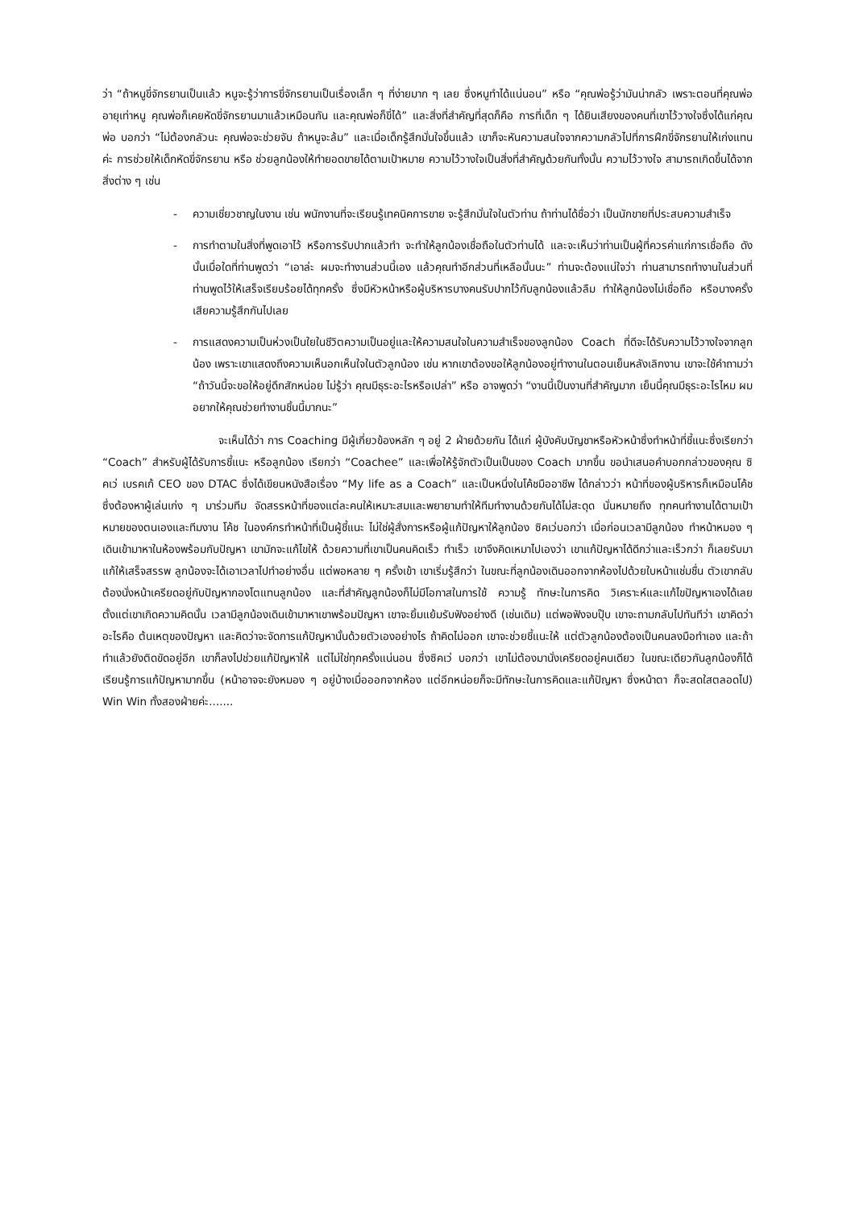ว่า “ถ้าหนูขี่จักรยานเป็นแล้ว หนูจะรู้ว่าการขี่จักรยานเป็นเรื่องเล็ก ๆ ที่ง่ายมาก ๆ เลย ซึ่งหนูทำได้แน่นอน” หรือ “คุณพ่อรู้ว่ามันน่ากลัว เพราะตอนที่คุณพ่ออายุเท่าหนู คุณพ่อก็เคยหัดขี่จักรยานมาแล้วเหมือนกัน และคุณพ่อก็ขี่ได้” และสิ่งที่สำคัญที่สุดก็คือ การที่เด็ก ๆ ได้ยินเสียงของคนที่เขาไว้วางใจซึ่งได้แก่คุณพ่อ บอกว่า “ไม่ต้องกลัวนะ คุณพ่อจะช่วยจับ ถ้าหนูจะล้ม” และเมื่อเด็กรู้สึกมั่นใจขึ้นแล้ว เขาก็จะหันความสนใจจากความกลัวไปที่การฝึกขี่จักรยานให้เก่งแทนค่ะ การช่วยให้เด็กหัดขี่จักรยาน หรือ ช่วยลูกน้องให้ทำยอดขายได้ตามเป้าหมาย ความไว้วางใจเป็นสิ่งที่สำคัญด้วยกันทั้งนั้น ความไว้วางใจ สามารถเกิดขึ้นได้จากสิ่งต่าง ๆ เช่น
- ความเชี่ยวชาญในงาน เช่น พนักงานที่จะเรียนรู้เทคนิคการขาย จะรู้สึกมั่นใจในตัวท่าน ถ้าท่านได้ชื่อว่า เป็นนักขายที่ประสบความสำเร็จ
- การทำตามในสิ่งที่พูดเอาไว้ หรือการรับปากแล้วทำ จะทำให้ลูกน้องเชื่อถือในตัวท่านได้ และจะเห็นว่าท่านเป็นผู้ที่ควรค่าแก่การเชื่อถือ ดังนั้นเมื่อใดที่ท่านพูดว่า “เอาล่ะ ผมจะทำงานส่วนนี้เอง แล้วคุณทำอีกส่วนที่เหลือนั้นนะ” ท่านจะต้องแน่ใจว่า ท่านสามารถทำงานในส่วนที่ท่านพูดไว้ให้เสร็จเรียบร้อยได้ทุกครั้ง ซึ่งมีหัวหน้าหรือผู้บริหารบางคนรับปากไว้กับลูกน้องแล้วลืม ทำให้ลูกน้องไม่เชื่อถือ หรือบางครั้งเสียความรู้สึกกันไปเลย
- การแสดงความเป็นห่วงเป็นใยในชีวิตความเป็นอยู่และให้ความสนใจในความสำเร็จของลูกน้อง Coach ที่ดีจะได้รับความไว้วางใจจากลูกน้อง เพราะเขาแสดงถึงความเห็นอกเห็นใจในตัวลูกน้อง เช่น หากเขาต้องขอให้ลูกน้องอยู่ทำงานในตอนเย็นหลังเลิกงาน เขาจะใช้คำถามว่า “ถ้าวันนี้จะขอให้อยู่ดึกสักหน่อย ไม่รู้ว่า คุณมีธุระอะไรหรือเปล่า” หรือ อาจพูดว่า “งานนี้เป็นงานที่สำคัญมาก เย็นนี้คุณมีธุระอะไรไหม ผมอยากให้คุณช่วยทำงานชิ้นนี้มากนะ”
จะเห็นได้ว่า การ Coaching มีผู้เกี่ยวข้องหลัก ๆ อยู่ 2 ฝ่ายด้วยกัน ได้แก่ ผู้บังคับบัญชาหรือหัวหน้าซึ่งทำหน้าที่ชี้แนะซึ่งเรียกว่า “Coach” สำหรับผู้ได้รับการชี้แนะ หรือลูกน้อง เรียกว่า “Coachee” และเพื่อให้รู้จักตัวเป็นเป็นของ Coach มากขึ้น ขอนำเสนอคำบอกกล่าวของคุณ ซิคเว่ เบรคเก้ CEO ของ DTAC ซึ่งได้เขียนหนังสือเรื่อง “My life as a Coach” และเป็นหนึ่งในโค้ชมืออาชีพ ได้กล่าวว่า หน้าที่ของผู้บริหารก็เหมือนโค้ช ซึ่งต้องหาผู้เล่นเก่ง ๆ มาร่วมทีม จัดสรรหน้าที่ของแต่ละคนให้เหมาะสมและพยายามทำให้ทีมทำงานด้วยกันได้ไม่สะดุด นั่นหมายถึง ทุกคนทำงานได้ตามเป้าหมายของตนเองและทีมงาน โค้ช ในองค์กรทำหน้าที่เป็นผู้ชี้แนะ ไม่ใช่ผู้สั่งการหรือผู้แก้ปัญหาให้ลูกน้อง ซิคเว่บอกว่า เมื่อก่อนเวลามีลูกน้อง ทำหน้าหมอง ๆ เดินเข้ามาหาในห้องพร้อมกับปัญหา เขามักจะแก้ไขให้ ด้วยความที่เขาเป็นคนคิดเร็ว ทำเร็ว เขาจึงคิดเหมาไปเองว่า เขาแก้ปัญหาได้ดีกว่าและเร็วกว่า ก็เลยรับมาแก้ให้เสร็จสรรพ ลูกน้องจะได้เอาเวลาไปทำอย่างอื่น แต่พอหลาย ๆ ครั้งเข้า เขาเริ่มรู้สึกว่า ในขณะที่ลูกน้องเดินออกจากห้องไปด้วยใบหน้าแช่มชื่น ตัวเขากลับต้องนั่งหน้าเครียดอยู่กับปัญหากองโตแทนลูกน้อง และที่สำคัญลูกน้องก็ไม่มีโอกาสในการใช้ ความรู้ ทักษะในการคิด วิเคราะห์และแก้ไขปัญหาเองได้เลย ตั้งแต่เขาเกิดความคิดนั้น เวลามีลูกน้องเดินเข้ามาหาเขาพร้อมปัญหา เขาจะยิ้มแย้มรับฟังอย่างดี (เช่นเดิม) แต่พอฟังจบปุ๊บ เขาจะถามกลับไปทันทีว่า เขาคิดว่าอะไรคือ ต้นเหตุของปัญหา และคิดว่าจะจัดการแก้ปัญหานั้นด้วยตัวเองอย่างไร ถ้าคิดไม่ออก เขาจะช่วยชี้แนะให้ แต่ตัวลูกน้องต้องเป็นคนลงมือทำเอง และถ้าทำแล้วยังติดขัดอยู่อีก เขาก็ลงไปช่วยแก้ปัญหาให้ แต่ไม่ใช่ทุกครั้งแน่นอน ซึ่งซิคเว่ บอกว่า เขาไม่ต้องมานั่งเครียดอยู่คนเดียว ในขณะเดียวกันลูกน้องก็ได้เรียนรู้การแก้ปัญหามากขึ้น (หน้าอาจจะยังหมอง ๆ อยู่บ้างเมื่อออกจากห้อง แต่อีกหน่อยก็จะมีทักษะในการคิดและแก้ปัญหา ซึ่งหน้าตา ก็จะสดใสตลอดไป) Win Win ทั้งสองฝ่ายค่ะ.......